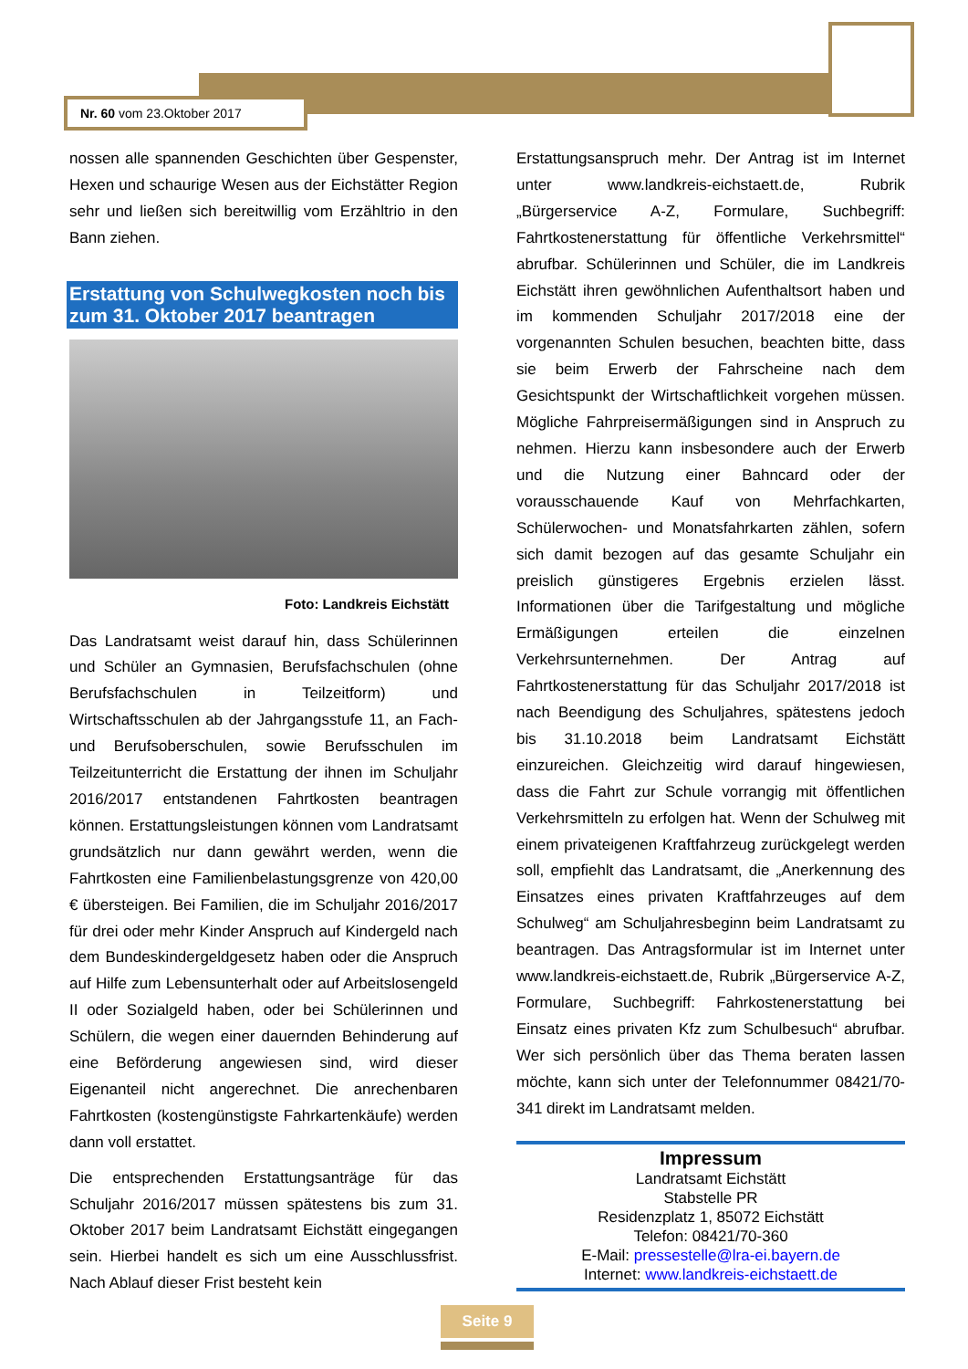Nr. 60 vom 23.Oktober 2017
nossen alle spannenden Geschichten über Gespenster, Hexen und schaurige Wesen aus der Eichstätter Region sehr und ließen sich bereitwillig vom Erzähltrio in den Bann ziehen.
Erstattung von Schulwegkosten noch bis zum 31. Oktober 2017 beantragen
Foto: Landkreis Eichstätt
Das Landratsamt weist darauf hin, dass Schülerinnen und Schüler an Gymnasien, Berufsfachschulen (ohne Berufsfachschulen in Teilzeitform) und Wirtschaftsschulen ab der Jahrgangsstufe 11, an Fach- und Berufsoberschulen, sowie Berufsschulen im Teilzeitunterricht die Erstattung der ihnen im Schuljahr 2016/2017 entstandenen Fahrtkosten beantragen können. Erstattungsleistungen können vom Landratsamt grundsätzlich nur dann gewährt werden, wenn die Fahrtkosten eine Familienbelastungsgrenze von 420,00 € übersteigen. Bei Familien, die im Schuljahr 2016/2017 für drei oder mehr Kinder Anspruch auf Kindergeld nach dem Bundeskindergeldgesetz haben oder die Anspruch auf Hilfe zum Lebensunterhalt oder auf Arbeitslosengeld II oder Sozialgeld haben, oder bei Schülerinnen und Schülern, die wegen einer dauernden Behinderung auf eine Beförderung angewiesen sind, wird dieser Eigenanteil nicht angerechnet. Die anrechenbaren Fahrtkosten (kostengünstigste Fahrkartenkäufe) werden dann voll erstattet.
Die entsprechenden Erstattungsanträge für das Schuljahr 2016/2017 müssen spätestens bis zum 31. Oktober 2017 beim Landratsamt Eichstätt eingegangen sein. Hierbei handelt es sich um eine Ausschlussfrist. Nach Ablauf dieser Frist besteht kein
Erstattungsanspruch mehr. Der Antrag ist im Internet unter www.landkreis-eichstaett.de, Rubrik „Bürgerservice A-Z, Formulare, Suchbegriff: Fahrtkostenerstattung für öffentliche Verkehrsmittel“ abrufbar. Schülerinnen und Schüler, die im Landkreis Eichstätt ihren gewöhnlichen Aufenthaltsort haben und im kommenden Schuljahr 2017/2018 eine der vorgenannten Schulen besuchen, beachten bitte, dass sie beim Erwerb der Fahrscheine nach dem Gesichtspunkt der Wirtschaftlichkeit vorgehen müssen. Mögliche Fahrpreisermäßigungen sind in Anspruch zu nehmen. Hierzu kann insbesondere auch der Erwerb und die Nutzung einer Bahncard oder der vorausschauende Kauf von Mehrfachkarten, Schülerwochen- und Monatsfahrkarten zählen, sofern sich damit bezogen auf das gesamte Schuljahr ein preislich günstigeres Ergebnis erzielen lässt. Informationen über die Tarifgestaltung und mögliche Ermäßigungen erteilen die einzelnen Verkehrsunternehmen. Der Antrag auf Fahrtkostenerstattung für das Schuljahr 2017/2018 ist nach Beendigung des Schuljahres, spätestens jedoch bis 31.10.2018 beim Landratsamt Eichstätt einzureichen. Gleichzeitig wird darauf hingewiesen, dass die Fahrt zur Schule vorrangig mit öffentlichen Verkehrsmitteln zu erfolgen hat. Wenn der Schulweg mit einem privateigenen Kraftfahrzeug zurückgelegt werden soll, empfiehlt das Landratsamt, die „Anerkennung des Einsatzes eines privaten Kraftfahrzeuges auf dem Schulweg“ am Schuljahresbeginn beim Landratsamt zu beantragen. Das Antragsformular ist im Internet unter www.landkreis-eichstaett.de, Rubrik „Bürgerservice A-Z, Formulare, Suchbegriff: Fahrkostenerstattung bei Einsatz eines privaten Kfz zum Schulbesuch“ abrufbar. Wer sich persönlich über das Thema beraten lassen möchte, kann sich unter der Telefonnummer 08421/70-341 direkt im Landratsamt melden.
Impressum
Landratsamt Eichstätt
Stabstelle PR
Residenzplatz 1, 85072 Eichstätt
Telefon: 08421/70-360
E-Mail: pressestelle@lra-ei.bayern.de
Internet: www.landkreis-eichstaett.de
Seite 9